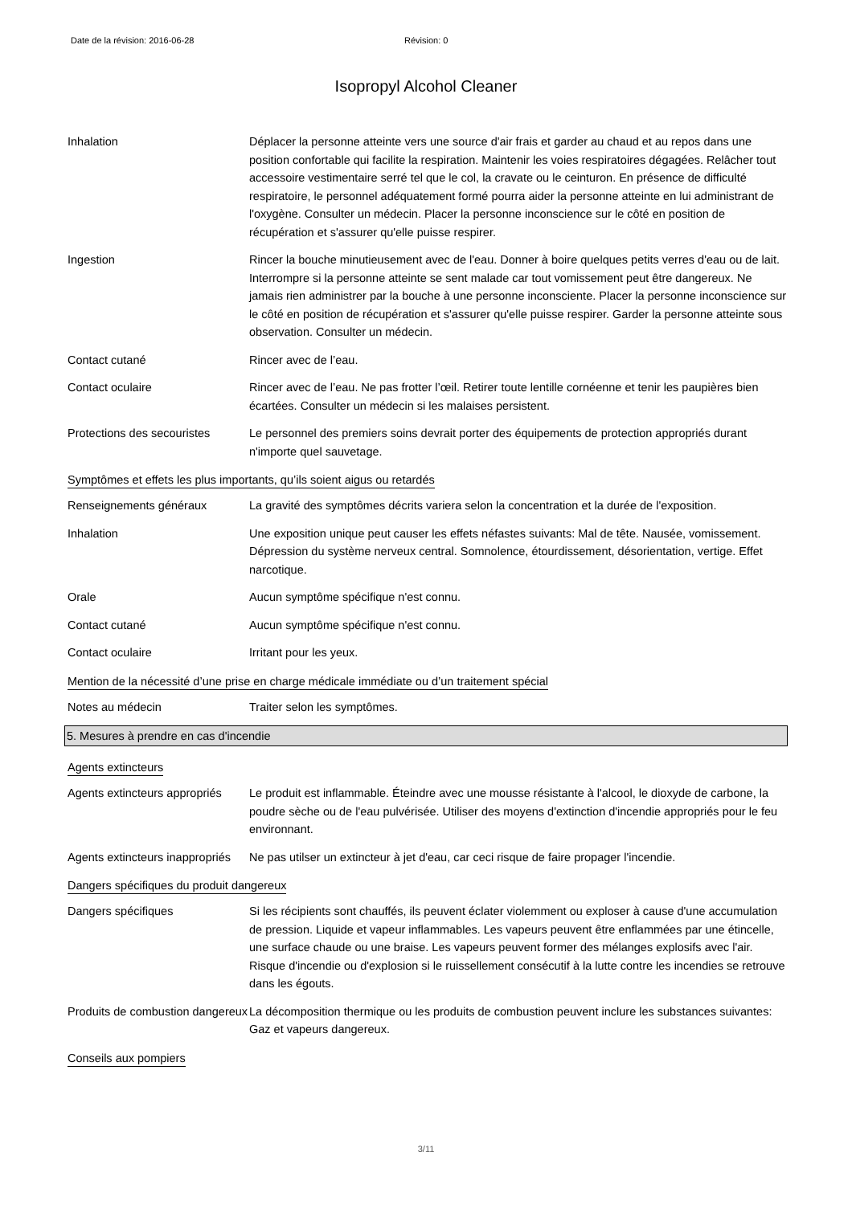Date de la révision: 2016-06-28 Révision: 0
Isopropyl Alcohol Cleaner
Inhalation Déplacer la personne atteinte vers une source d'air frais et garder au chaud et au repos dans une position confortable qui facilite la respiration. Maintenir les voies respiratoires dégagées. Relâcher tout accessoire vestimentaire serré tel que le col, la cravate ou le ceinturon. En présence de difficulté respiratoire, le personnel adéquatement formé pourra aider la personne atteinte en lui administrant de l'oxygène. Consulter un médecin. Placer la personne inconscience sur le côté en position de récupération et s'assurer qu'elle puisse respirer.
Ingestion Rincer la bouche minutieusement avec de l'eau. Donner à boire quelques petits verres d'eau ou de lait. Interrompre si la personne atteinte se sent malade car tout vomissement peut être dangereux. Ne jamais rien administrer par la bouche à une personne inconsciente. Placer la personne inconscience sur le côté en position de récupération et s'assurer qu'elle puisse respirer. Garder la personne atteinte sous observation. Consulter un médecin.
Contact cutané Rincer avec de l’eau.
Contact oculaire Rincer avec de l’eau. Ne pas frotter l’œil. Retirer toute lentille cornéenne et tenir les paupières bien écartées. Consulter un médecin si les malaises persistent.
Protections des secouristes
Le personnel des premiers soins devrait porter des équipements de protection appropriés durant n'importe quel sauvetage.
Symptômes et effets les plus importants, qu’ils soient aigus ou retardés
Renseignements généraux La gravité des symptômes décrits variera selon la concentration et la durée de l'exposition.
Inhalation Une exposition unique peut causer les effets néfastes suivants: Mal de tête. Nausée, vomissement. Dépression du système nerveux central. Somnolence, étourdissement, désorientation, vertige. Effet narcotique.
Orale Aucun symptôme spécifique n'est connu.
Contact cutané Aucun symptôme spécifique n'est connu.
Contact oculaire Irritant pour les yeux.
Mention de la nécessité d’une prise en charge médicale immédiate ou d’un traitement spécial
Notes au médecin Traiter selon les symptômes.
5. Mesures à prendre en cas d'incendie
Agents extincteurs
Agents extincteurs appropriés
Le produit est inflammable. Éteindre avec une mousse résistante à l'alcool, le dioxyde de carbone, la poudre sèche ou de l'eau pulvérisée. Utiliser des moyens d'extinction d'incendie appropriés pour le feu environnant.
Agents extincteurs inappropriés
Ne pas utilser un extincteur à jet d'eau, car ceci risque de faire propager l'incendie.
Dangers spécifiques du produit dangereux
Dangers spécifiques Si les récipients sont chauffés, ils peuvent éclater violemment ou exploser à cause d'une accumulation de pression. Liquide et vapeur inflammables. Les vapeurs peuvent être enflammées par une étincelle, une surface chaude ou une braise. Les vapeurs peuvent former des mélanges explosifs avec l'air. Risque d'incendie ou d'explosion si le ruissellement consécutif à la lutte contre les incendies se retrouve dans les égouts.
Produits de combustion dangereux
La décomposition thermique ou les produits de combustion peuvent inclure les substances suivantes: Gaz et vapeurs dangereux.
Conseils aux pompiers
3/11